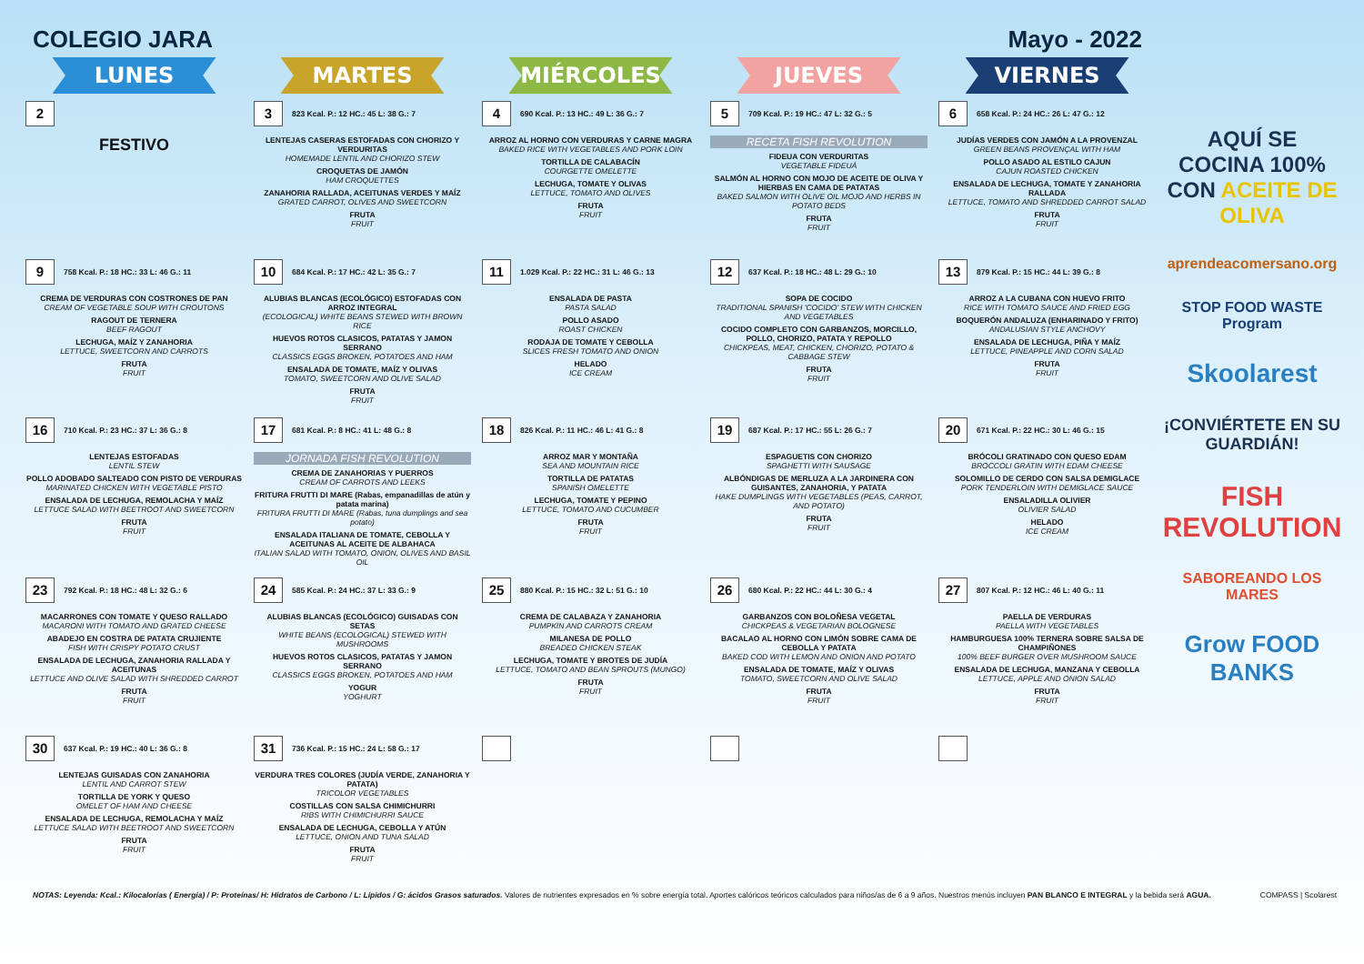COLEGIO JARA Mayo - 2022
| LUNES | MARTES | MIÉRCOLES | JUEVES | VIERNES |
| --- | --- | --- | --- | --- |
| 2 FESTIVO | 3 823 Kcal. P.: 12 HC.: 45 L: 38 G.: 7 LENTEJAS CASERAS ESTOFADAS CON CHORIZO Y VERDURITAS HOMEMADE LENTIL AND CHORIZO STEW CROQUETAS DE JAMÓN HAM CROQUETTES ZANAHORIA RALLADA, ACEITUNAS VERDES Y MAÍZ GRATED CARROT, OLIVES AND SWEETCORN FRUTA FRUIT | 4 690 Kcal. P.: 13 HC.: 49 L: 36 G.: 7 ARROZ AL HORNO CON VERDURAS Y CARNE MAGRA BAKED RICE WITH VEGETABLES AND PORK LOIN TORTILLA DE CALABACÍN COURGETTE OMELETTE LECHUGA, TOMATE Y OLIVAS LETTUCE, TOMATO AND OLIVES FRUTA FRUIT | 5 709 Kcal. P.: 19 HC.: 47 L: 32 G.: 5 RECETA FISH REVOLUTION FIDEUA CON VERDURITAS VEGETABLE FIDEUÁ SALMÓN AL HORNO CON MOJO DE ACEITE DE OLIVA Y HIERBAS EN CAMA DE PATATAS BAKED SALMON WITH OLIVE OIL MOJO AND HERBS IN POTATO BEDS FRUTA FRUIT | 6 658 Kcal. P.: 24 HC.: 26 L: 47 G.: 12 JUDÍAS VERDES CON JAMÓN A LA PROVENZAL GREEN BEANS PROVENÇAL WITH HAM POLLO ASADO AL ESTILO CAJUN CAJUN ROASTED CHICKEN ENSALADA DE LECHUGA, TOMATE Y ZANAHORIA RALLADA LETTUCE, TOMATO AND SHREDDED CARROT SALAD FRUTA FRUIT |
| 9 758 Kcal. P.: 18 HC.: 33 L: 46 G.: 11 CREMA DE VERDURAS CON COSTRONES DE PAN CREAM OF VEGETABLE SOUP WITH CROUTONS RAGOUT DE TERNERA BEEF RAGOUT LECHUGA, MAÍZ Y ZANAHORIA LETTUCE, SWEETCORN AND CARROTS FRUTA FRUIT | 10 684 Kcal. P.: 17 HC.: 42 L: 35 G.: 7 ALUBIAS BLANCAS (ECOLÓGICO) ESTOFADAS CON ARROZ INTEGRAL (ECOLOGICAL) WHITE BEANS STEWED WITH BROWN RICE HUEVOS ROTOS CLASICOS, PATATAS Y JAMON SERRANO CLASSICS EGGS BROKEN, POTATOES AND HAM ENSALADA DE TOMATE, MAÍZ Y OLIVAS TOMATO, SWEETCORN AND OLIVE SALAD FRUTA FRUIT | 11 1.029 Kcal. P.: 22 HC.: 31 L: 46 G.: 13 ENSALADA DE PASTA PASTA SALAD POLLO ASADO ROAST CHICKEN RODAJA DE TOMATE Y CEBOLLA SLICES FRESH TOMATO AND ONION HELADO ICE CREAM | 12 637 Kcal. P.: 18 HC.: 48 L: 29 G.: 10 SOPA DE COCIDO TRADITIONAL SPANISH 'COCIDO' STEW WITH CHICKEN AND VEGETABLES COCIDO COMPLETO CON GARBANZOS, MORCILLO, POLLO, CHORIZO, PATATA Y REPOLLO CHICKPEAS, MEAT, CHICKEN, CHORIZO, POTATO & CABBAGE STEW FRUTA FRUIT | 13 879 Kcal. P.: 15 HC.: 44 L: 39 G.: 8 ARROZ A LA CUBANA CON HUEVO FRITO RICE WITH TOMATO SAUCE AND FRIED EGG BOQUERÓN ANDALUZA (ENHARINADO Y FRITO) ANDALUSIAN STYLE ANCHOVY ENSALADA DE LECHUGA, PIÑA Y MAÍZ LETTUCE, PINEAPPLE AND CORN SALAD FRUTA FRUIT |
| 16 710 Kcal. P.: 23 HC.: 37 L: 36 G.: 8 LENTEJAS ESTOFADAS LENTIL STEW POLLO ADOBADO SALTEADO CON PISTO DE VERDURAS MARINATED CHICKEN WITH VEGETABLE PISTO ENSALADA DE LECHUGA, REMOLACHA Y MAÍZ LETTUCE SALAD WITH BEETROOT AND SWEETCORN FRUTA FRUIT | 17 681 Kcal. P.: 8 HC.: 41 L: 48 G.: 8 JORNADA FISH REVOLUTION CREMA DE ZANAHORIAS Y PUERROS CREAM OF CARROTS AND LEEKS FRITURA FRUTTI DI MARE (Rabas, empanadillas de atún y patata marina) FRITURA FRUTTI DI MARE (Rabas, tuna dumplings and sea potato) ENSALADA ITALIANA DE TOMATE, CEBOLLA Y ACEITUNAS AL ACEITE DE ALBAHACA ITALIAN SALAD WITH TOMATO, ONION, OLIVES AND BASIL OIL | 18 826 Kcal. P.: 11 HC.: 46 L: 41 G.: 8 ARROZ MAR Y MONTAÑA SEA AND MOUNTAIN RICE TORTILLA DE PATATAS SPANISH OMELETTE LECHUGA, TOMATE Y PEPINO LETTUCE, TOMATO AND CUCUMBER FRUTA FRUIT | 19 687 Kcal. P.: 17 HC.: 55 L: 26 G.: 7 ESPAGUETIS CON CHORIZO SPAGHETTI WITH SAUSAGE ALBÓNDIGAS DE MERLUZA A LA JARDINERA CON GUISANTES, ZANAHORIA, Y PATATA HAKE DUMPLINGS WITH VEGETABLES (PEAS, CARROT, AND POTATO) FRUTA FRUIT | 20 671 Kcal. P.: 22 HC.: 30 L: 46 G.: 15 BRÓCOLI GRATINADO CON QUESO EDAM BROCCOLI GRATIN WITH EDAM CHEESE SOLOMILLO DE CERDO CON SALSA DEMIGLACE PORK TENDERLOIN WITH DEMIGLACE SAUCE ENSALADILLA OLIVIER OLIVIER SALAD HELADO ICE CREAM |
| 23 792 Kcal. P.: 18 HC.: 48 L: 32 G.: 6 MACARRONES CON TOMATE Y QUESO RALLADO MACARONI WITH TOMATO AND GRATED CHEESE ABADEJO EN COSTRA DE PATATA CRUJIENTE FISH WITH CRISPY POTATO CRUST ENSALADA DE LECHUGA, ZANAHORIA RALLADA Y ACEITUNAS LETTUCE AND OLIVE SALAD WITH SHREDDED CARROT FRUTA FRUIT | 24 585 Kcal. P.: 24 HC.: 37 L: 33 G.: 9 ALUBIAS BLANCAS (ECOLÓGICO) GUISADAS CON SETAS WHITE BEANS (ECOLOGICAL) STEWED WITH MUSHROOMS HUEVOS ROTOS CLASICOS, PATATAS Y JAMON SERRANO CLASSICS EGGS BROKEN, POTATOES AND HAM YOGUR YOGHURT | 25 880 Kcal. P.: 15 HC.: 32 L: 51 G.: 10 CREMA DE CALABAZA Y ZANAHORIA PUMPKIN AND CARROTS CREAM MILANESA DE POLLO BREADED CHICKEN STEAK LECHUGA, TOMATE Y BROTES DE JUDÍA LETTUCE, TOMATO AND BEAN SPROUTS (MUNGO) FRUTA FRUIT | 26 680 Kcal. P.: 22 HC.: 44 L: 30 G.: 4 GARBANZOS CON BOLOÑESA VEGETAL CHICKPEAS & VEGETARIAN BOLOGNESE BACALAO AL HORNO CON LIMÓN SOBRE CAMA DE CEBOLLA Y PATATA BAKED COD WITH LEMON AND ONION AND POTATO ENSALADA DE TOMATE, MAÍZ Y OLIVAS TOMATO, SWEETCORN AND OLIVE SALAD FRUTA FRUIT | 27 807 Kcal. P.: 12 HC.: 46 L: 40 G.: 11 PAELLA DE VERDURAS PAELLA WITH VEGETABLES HAMBURGUESA 100% TERNERA SOBRE SALSA DE CHAMPIÑONES 100% BEEF BURGER OVER MUSHROOM SAUCE ENSALADA DE LECHUGA, MANZANA Y CEBOLLA LETTUCE, APPLE AND ONION SALAD FRUTA FRUIT |
| 30 637 Kcal. P.: 19 HC.: 40 L: 36 G.: 8 LENTEJAS GUISADAS CON ZANAHORIA LENTIL AND CARROT STEW TORTILLA DE YORK Y QUESO OMELET OF HAM AND CHEESE ENSALADA DE LECHUGA, REMOLACHA Y MAÍZ LETTUCE SALAD WITH BEETROOT AND SWEETCORN FRUTA FRUIT | 31 736 Kcal. P.: 15 HC.: 24 L: 58 G.: 17 VERDURA TRES COLORES (JUDÍA VERDE, ZANAHORIA Y PATATA) TRICOLOR VEGETABLES COSTILLAS CON SALSA CHIMICHURRI RIBS WITH CHIMICHURRI SAUCE ENSALADA DE LECHUGA, CEBOLLA Y ATÚN LETTUCE, ONION AND TUNA SALAD FRUTA FRUIT | | | |
AQUÍ SE COCINA 100% CON ACEITE DE OLIVA
aprendeacomersano.org
STOP FOOD WASTE Program
Skoolarest
¡CONVIÉRTETE EN SU GUARDIÁN!
FISH REVOLUTION
SABOREANDO LOS MARES
Grow FOOD BANKS
NOTAS: Leyenda: Kcal.: Kilocalorías ( Energía) / P: Proteínas/ H: Hidratos de Carbono / L: Lípidos / G: ácidos Grasos saturados. Valores de nutrientes expresados en % sobre energía total. Aportes calóricos teóricos calculados para niños/as de 6 a 9 años. Nuestros menús incluyen PAN BLANCO E INTEGRAL y la bebida será AGUA. COMPASS | Scolarest